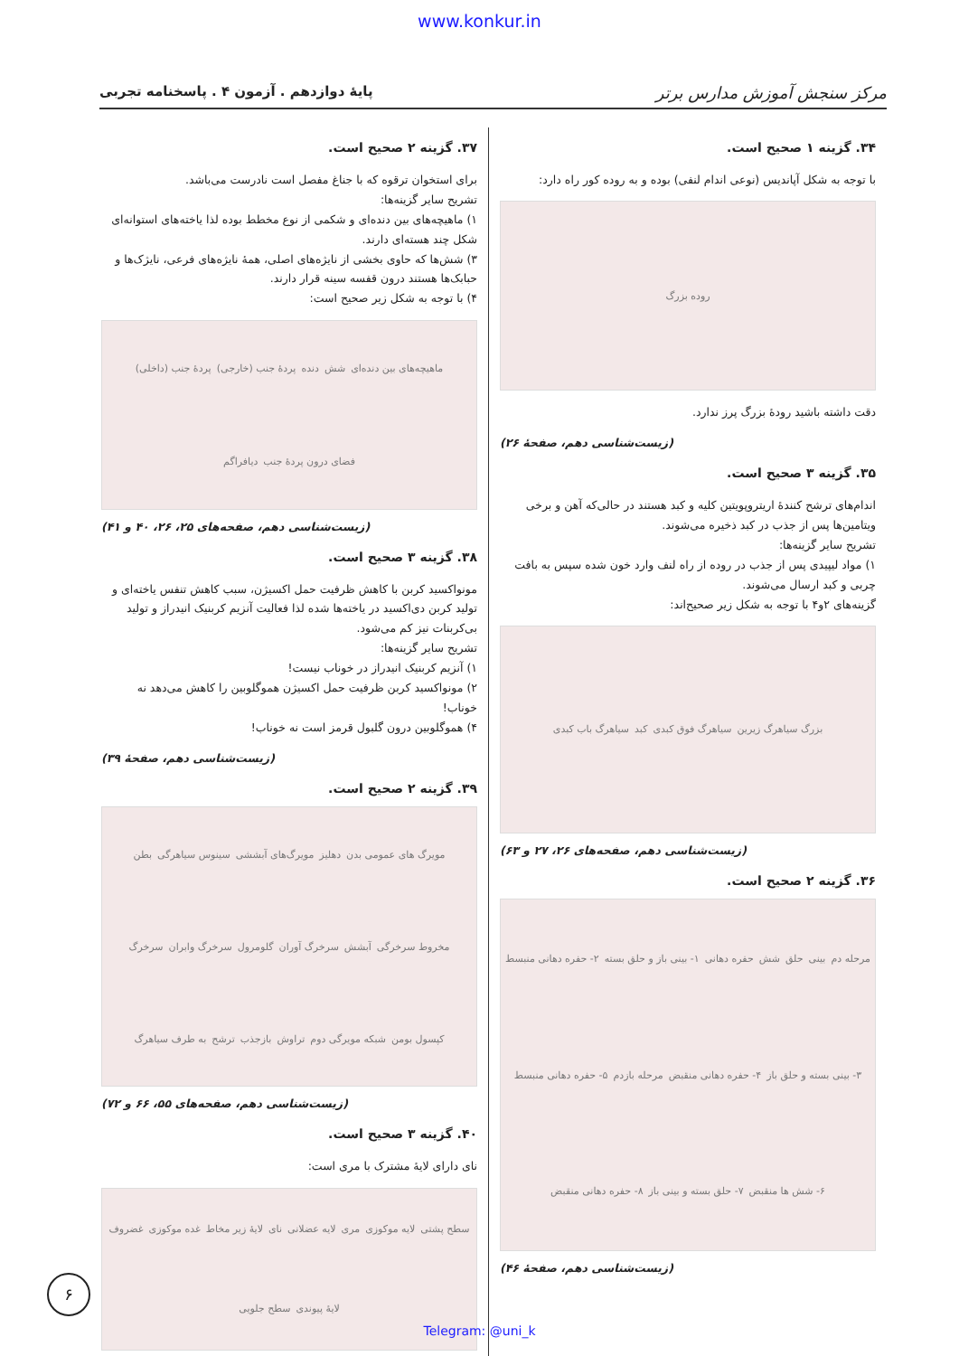www.konkur.in
مرکز سنجش آموزش مدارس برتر پایهٔ دوازدهم . آزمون ۴ . پاسخنامه تجربی
۳۴. گزینه ۱ صحیح است.
با توجه به شکل آپاندیس (نوعی اندام لنفی) بوده و به روده کور راه دارد:
روده بزرگ
دقت داشته باشید رودهٔ بزرگ پرز ندارد.
(زیست‌شناسی دهم، صفحهٔ ۲۶)
۳۵. گزینه ۳ صحیح است.
اندام‌های ترشح کنندهٔ اریتروپویتین کلیه و کبد هستند در حالی‌که آهن و برخی ویتامین‌ها پس از جذب در کبد ذخیره می‌شوند.
تشریح سایر گزینه‌ها:
۱) مواد لیپیدی پس از جذب در روده از راه لنف وارد خون شده سپس به بافت چربی و کبد ارسال می‌شوند.
گزینه‌های ۲و۴ با توجه به شکل زیر صحیح‌اند:
بزرگ سیاهرگ زیرین سیاهرگ فوق کبدی کبد سیاهرگ باب کبدی
(زیست‌شناسی دهم، صفحه‌های ۲۶، ۲۷ و ۶۳)
۳۶. گزینه ۲ صحیح است.
مرحله دم بینی حلق شش حفره دهانی ۱- بینی باز و حلق بسته ۲- حفره دهانی منبسط ۳- بینی بسته و حلق باز ۴- حفره دهانی منقبض مرحله بازدم ۵- حفره دهانی منبسط ۶- شش ها منقبض ۷- حلق بسته و بینی باز ۸- حفره دهانی منقبض
(زیست‌شناسی دهم، صفحهٔ ۴۶)
۳۷. گزینه ۲ صحیح است.
برای استخوان ترقوه که با جناغ مفصل است نادرست می‌باشد.
تشریح سایر گزینه‌ها:
۱) ماهیچه‌های بین دنده‌ای و شکمی از نوع مخطط بوده لذا یاخته‌های استوانه‌ای شکل چند هسته‌ای دارند.
۳) شش‌ها که حاوی بخشی از نایژه‌های اصلی، همهٔ نایژه‌های فرعی، نایژک‌ها و حبابک‌ها هستند درون قفسه سینه قرار دارند.
۴) با توجه به شکل زیر صحیح است:
ماهیچه‌های بین دنده‌ای شش دنده پردهٔ جنب (خارجی) پردهٔ جنب (داخلی) فضای درون پردهٔ جنب دیافراگم
(زیست‌شناسی دهم، صفحه‌های ۲۵، ۲۶، ۴۰ و ۴۱)
۳۸. گزینه ۳ صحیح است.
مونواکسید کربن با کاهش ظرفیت حمل اکسیژن، سبب کاهش تنفس یاخته‌ای و تولید کربن دی‌اکسید در یاخته‌ها شده لذا فعالیت آنزیم کربنیک انیدراز و تولید بی‌کربنات نیز کم می‌شود.
تشریح سایر گزینه‌ها:
۱) آنزیم کربنیک انیدراز در خوناب نیست!
۲) مونواکسید کربن ظرفیت حمل اکسیژن هموگلوبین را کاهش می‌دهد نه خوناب!
۴) هموگلوبین درون گلبول قرمز است نه خوناب!
(زیست‌شناسی دهم، صفحهٔ ۳۹)
۳۹. گزینه ۲ صحیح است.
مویرگ های عمومی بدن دهلیز مویرگ‌های آبششی سینوس سیاهرگی بطن مخروط سرخرگی آبشش سرخرگ آوران گلومرول سرخرگ وابران سرخرگ کپسول بومن شبکه مویرگی دوم تراوش بازجذب ترشح به طرف سیاهرگ
(زیست‌شناسی دهم، صفحه‌های ۵۵، ۶۶ و ۷۲)
۴۰. گزینه ۳ صحیح است.
نای دارای لایهٔ مشترک با مری است:
سطح پشتی لایه موکوزی مری لایه عضلانی نای لایهٔ زیر مخاط غده موکوزی غضروف لایهٔ پیوندی سطح جلویی
۶
Telegram: @uni_k